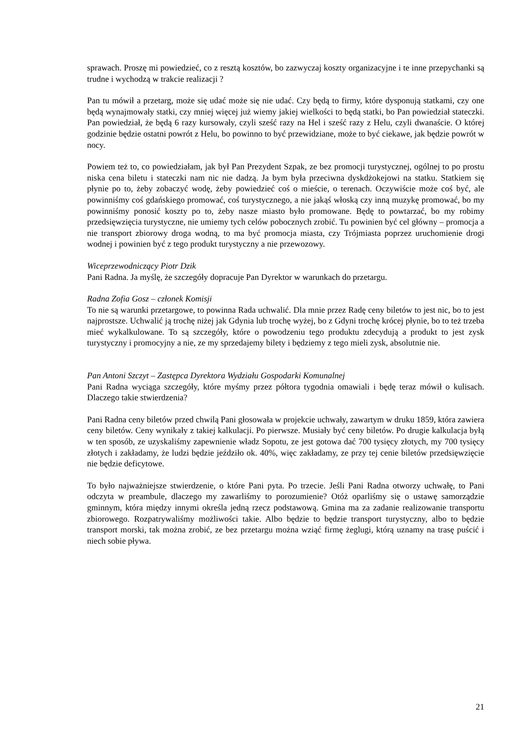sprawach. Proszę mi powiedzieć, co z resztą kosztów, bo zazwyczaj koszty organizacyjne i te inne przepychanki są trudne i wychodzą w trakcie realizacji ?
Pan tu mówił a przetarg, może się udać może się nie udać. Czy będą to firmy, które dysponują statkami, czy one będą wynajmowały statki, czy mniej więcej już wiemy jakiej wielkości to będą statki, bo Pan powiedział stateczki. Pan powiedział, że będą 6 razy kursowały, czyli sześć razy na Hel i sześć razy z Helu, czyli dwanaście. O której godzinie będzie ostatni powrót z Helu, bo powinno to być przewidziane, może to być ciekawe, jak będzie powrót w nocy.
Powiem też to, co powiedziałam, jak był Pan Prezydent Szpak, ze bez promocji turystycznej, ogólnej to po prostu niska cena biletu i stateczki nam nic nie dadzą. Ja bym była przeciwna dyskdżokejowi na statku. Statkiem się płynie po to, żeby zobaczyć wodę, żeby powiedzieć coś o mieście, o terenach. Oczywiście może coś być, ale powinniśmy coś gdańskiego promować, coś turystycznego, a nie jakąś włoską czy inną muzykę promować, bo my powinniśmy ponosić koszty po to, żeby nasze miasto było promowane. Będę to powtarzać, bo my robimy przedsięwzięcia turystyczne, nie umiemy tych celów pobocznych zrobić. Tu powinien być cel główny – promocja a nie transport zbiorowy droga wodną, to ma być promocja miasta, czy Trójmiasta poprzez uruchomienie drogi wodnej i powinien być z tego produkt turystyczny a nie przewozowy.
Wiceprzewodniczący Piotr Dzik
Pani Radna. Ja myślę, że szczegóły dopracuje Pan Dyrektor w warunkach do przetargu.
Radna Zofia Gosz – członek Komisji
To nie są warunki przetargowe, to powinna Rada uchwalić. Dla mnie przez Radę ceny biletów to jest nic, bo to jest najprostsze. Uchwalić ją trochę niżej jak Gdynia lub trochę wyżej, bo z Gdyni trochę krócej płynie, bo to też trzeba mieć wykalkulowane. To są szczegóły, które o powodzeniu tego produktu zdecydują a produkt to jest zysk turystyczny i promocyjny a nie, ze my sprzedajemy bilety i będziemy z tego mieli zysk, absolutnie nie.
Pan Antoni Szczyt – Zastępca Dyrektora Wydziału Gospodarki Komunalnej
Pani Radna wyciąga szczegóły, które myśmy przez półtora tygodnia omawiali i będę teraz mówił o kulisach. Dlaczego takie stwierdzenia?
Pani Radna ceny biletów przed chwilą Pani głosowała w projekcie uchwały, zawartym w druku 1859, która zawiera ceny biletów. Ceny wynikały z takiej kalkulacji. Po pierwsze. Musiały być ceny biletów. Po drugie kalkulacja byłą w ten sposób, ze uzyskaliśmy zapewnienie władz Sopotu, ze jest gotowa dać 700 tysięcy złotych, my 700 tysięcy złotych i zakładamy, że ludzi będzie jeździło ok. 40%, więc zakładamy, ze przy tej cenie biletów przedsięwzięcie nie będzie deficytowe.
To było najważniejsze stwierdzenie, o które Pani pyta. Po trzecie. Jeśli Pani Radna otworzy uchwałę, to Pani odczyta w preambule, dlaczego my zawarliśmy to porozumienie? Otóż oparliśmy się o ustawę samorządzie gminnym, która między innymi określa jedną rzecz podstawową. Gmina ma za zadanie realizowanie transportu zbiorowego. Rozpatrywaliśmy możliwości takie. Albo będzie to będzie transport turystyczny, albo to będzie transport morski, tak można zrobić, ze bez przetargu można wziąć firmę żeglugi, którą uznamy na trasę puścić i niech sobie pływa.
21